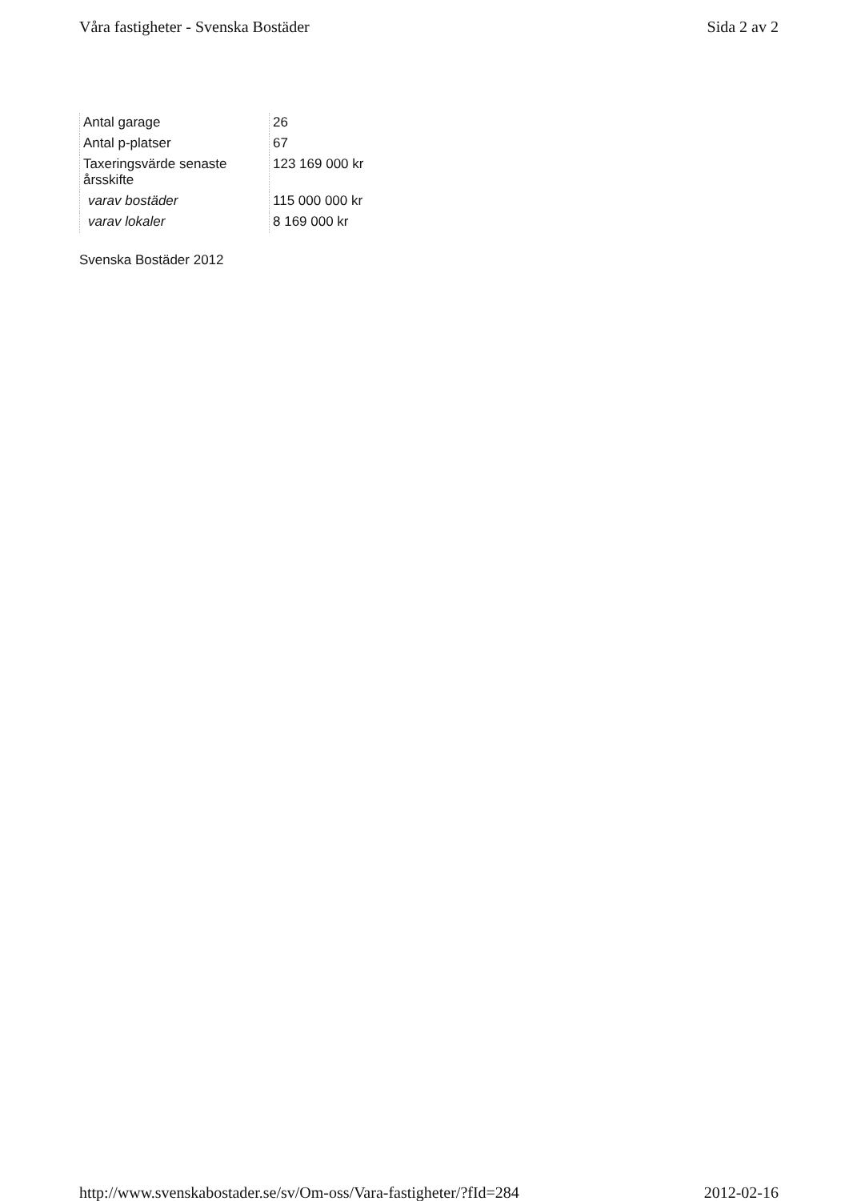Våra fastigheter - Svenska Bostäder Sida 2 av 2
| Antal garage | 26 |
| Antal p-platser | 67 |
| Taxeringsvärde senaste årsskifte | 123 169 000 kr |
| varav bostäder | 115 000 000 kr |
| varav lokaler | 8 169 000 kr |
Svenska Bostäder 2012
http://www.svenskabostader.se/sv/Om-oss/Vara-fastigheter/?fId=284 2012-02-16